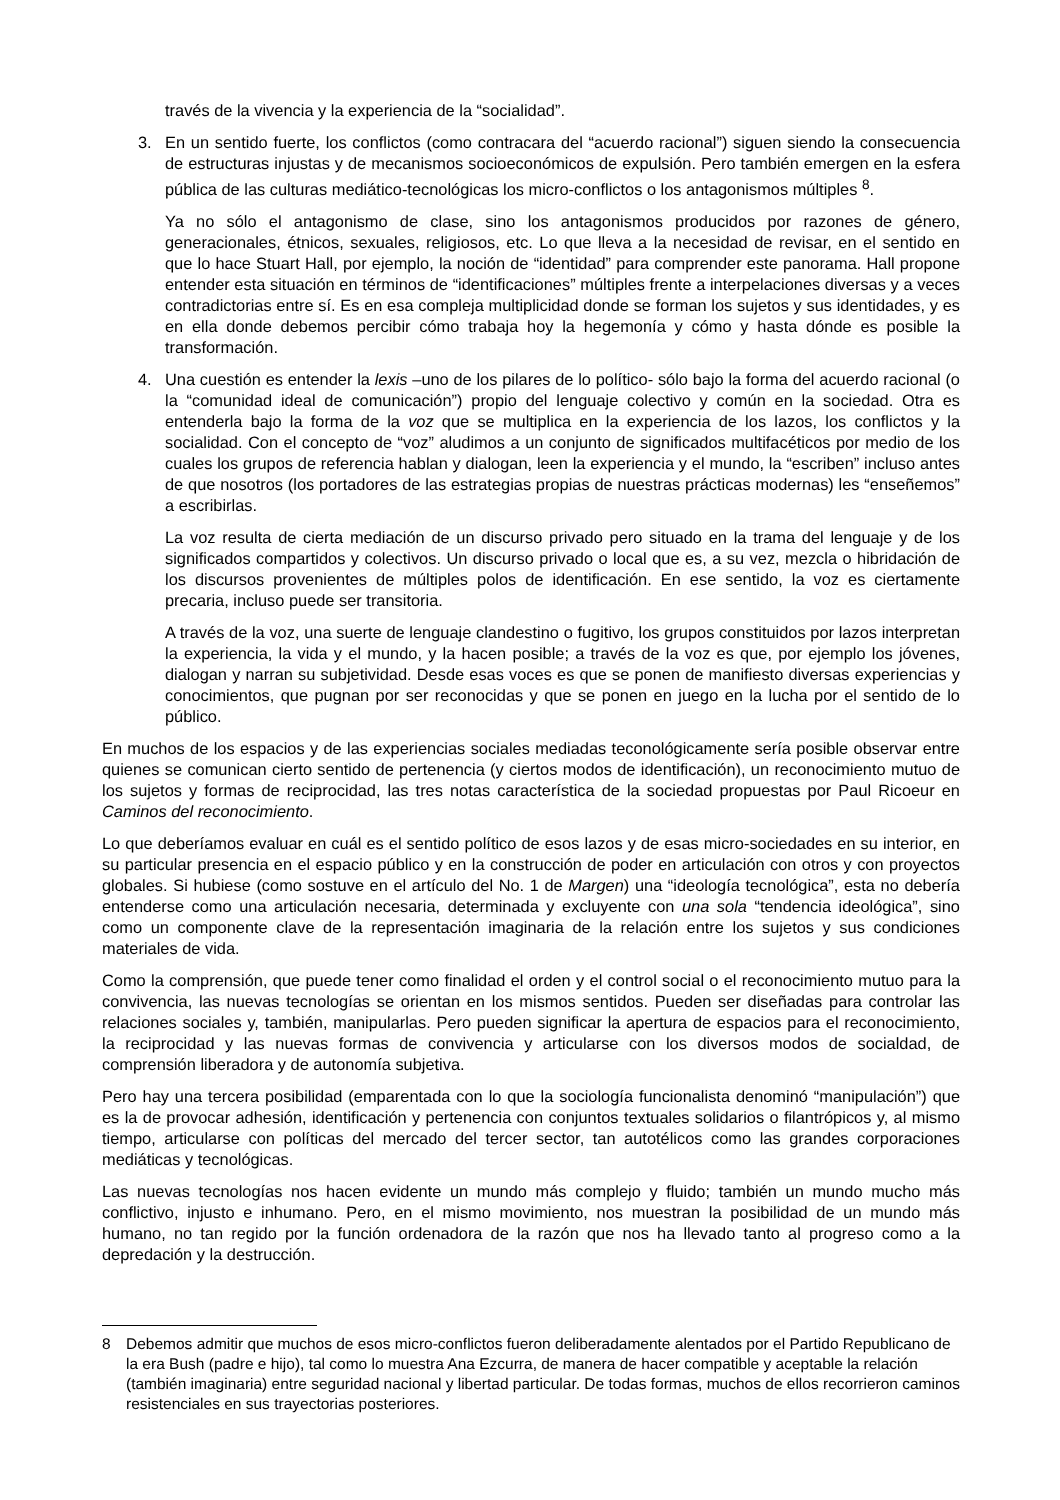través de la vivencia y la experiencia de la “socialidad”.
3. En un sentido fuerte, los conflictos (como contracara del “acuerdo racional”) siguen siendo la consecuencia de estructuras injustas y de mecanismos socioeconómicos de expulsión. Pero también emergen en la esfera pública de las culturas mediático-tecnológicas los micro-conflictos o los antagonismos múltiples <sup>8</sup>.
Ya no sólo el antagonismo de clase, sino los antagonismos producidos por razones de género, generacionales, étnicos, sexuales, religiosos, etc. Lo que lleva a la necesidad de revisar, en el sentido en que lo hace Stuart Hall, por ejemplo, la noción de “identidad” para comprender este panorama. Hall propone entender esta situación en términos de “identificaciones” múltiples frente a interpelaciones diversas y a veces contradictorias entre sí. Es en esa compleja multiplicidad donde se forman los sujetos y sus identidades, y es en ella donde debemos percibir cómo trabaja hoy la hegemonía y cómo y hasta dónde es posible la transformación.
4. Una cuestión es entender la lexis –uno de los pilares de lo político- sólo bajo la forma del acuerdo racional (o la “comunidad ideal de comunicación”) propio del lenguaje colectivo y común en la sociedad. Otra es entenderla bajo la forma de la voz que se multiplica en la experiencia de los lazos, los conflictos y la socialidad. Con el concepto de “voz” aludimos a un conjunto de significados multifacéticos por medio de los cuales los grupos de referencia hablan y dialogan, leen la experiencia y el mundo, la “escriben” incluso antes de que nosotros (los portadores de las estrategias propias de nuestras prácticas modernas) les “enseñemos” a escribirlas.
La voz resulta de cierta mediación de un discurso privado pero situado en la trama del lenguaje y de los significados compartidos y colectivos. Un discurso privado o local que es, a su vez, mezcla o hibridación de los discursos provenientes de múltiples polos de identificación. En ese sentido, la voz es ciertamente precaria, incluso puede ser transitoria.
A través de la voz, una suerte de lenguaje clandestino o fugitivo, los grupos constituidos por lazos interpretan la experiencia, la vida y el mundo, y la hacen posible; a través de la voz es que, por ejemplo los jóvenes, dialogan y narran su subjetividad. Desde esas voces es que se ponen de manifiesto diversas experiencias y conocimientos, que pugnan por ser reconocidas y que se ponen en juego en la lucha por el sentido de lo público.
En muchos de los espacios y de las experiencias sociales mediadas teconológicamente sería posible observar entre quienes se comunican cierto sentido de pertenencia (y ciertos modos de identificación), un reconocimiento mutuo de los sujetos y formas de reciprocidad, las tres notas característica de la sociedad propuestas por Paul Ricoeur en Caminos del reconocimiento.
Lo que deberíamos evaluar en cuál es el sentido político de esos lazos y de esas micro-sociedades en su interior, en su particular presencia en el espacio público y en la construcción de poder en articulación con otros y con proyectos globales. Si hubiese (como sostuve en el artículo del No. 1 de Margen) una “ideología tecnológica”, esta no debería entenderse como una articulación necesaria, determinada y excluyente con una sola “tendencia ideológica”, sino como un componente clave de la representación imaginaria de la relación entre los sujetos y sus condiciones materiales de vida.
Como la comprensión, que puede tener como finalidad el orden y el control social o el reconocimiento mutuo para la convivencia, las nuevas tecnologías se orientan en los mismos sentidos. Pueden ser diseñadas para controlar las relaciones sociales y, también, manipularlas. Pero pueden significar la apertura de espacios para el reconocimiento, la reciprocidad y las nuevas formas de convivencia y articularse con los diversos modos de socialdad, de comprensión liberadora y de autonomía subjetiva.
Pero hay una tercera posibilidad (emparentada con lo que la sociología funcionalista denominó “manipulación”) que es la de provocar adhesión, identificación y pertenencia con conjuntos textuales solidarios o filantrópicos y, al mismo tiempo, articularse con políticas del mercado del tercer sector, tan autotélicos como las grandes corporaciones mediáticas y tecnológicas.
Las nuevas tecnologías nos hacen evidente un mundo más complejo y fluido; también un mundo mucho más conflictivo, injusto e inhumano. Pero, en el mismo movimiento, nos muestran la posibilidad de un mundo más humano, no tan regido por la función ordenadora de la razón que nos ha llevado tanto al progreso como a la depredación y la destrucción.
8 Debemos admitir que muchos de esos micro-conflictos fueron deliberadamente alentados por el Partido Republicano de la era Bush (padre e hijo), tal como lo muestra Ana Ezcurra, de manera de hacer compatible y aceptable la relación (también imaginaria) entre seguridad nacional y libertad particular. De todas formas, muchos de ellos recorrieron caminos resistenciales en sus trayectorias posteriores.